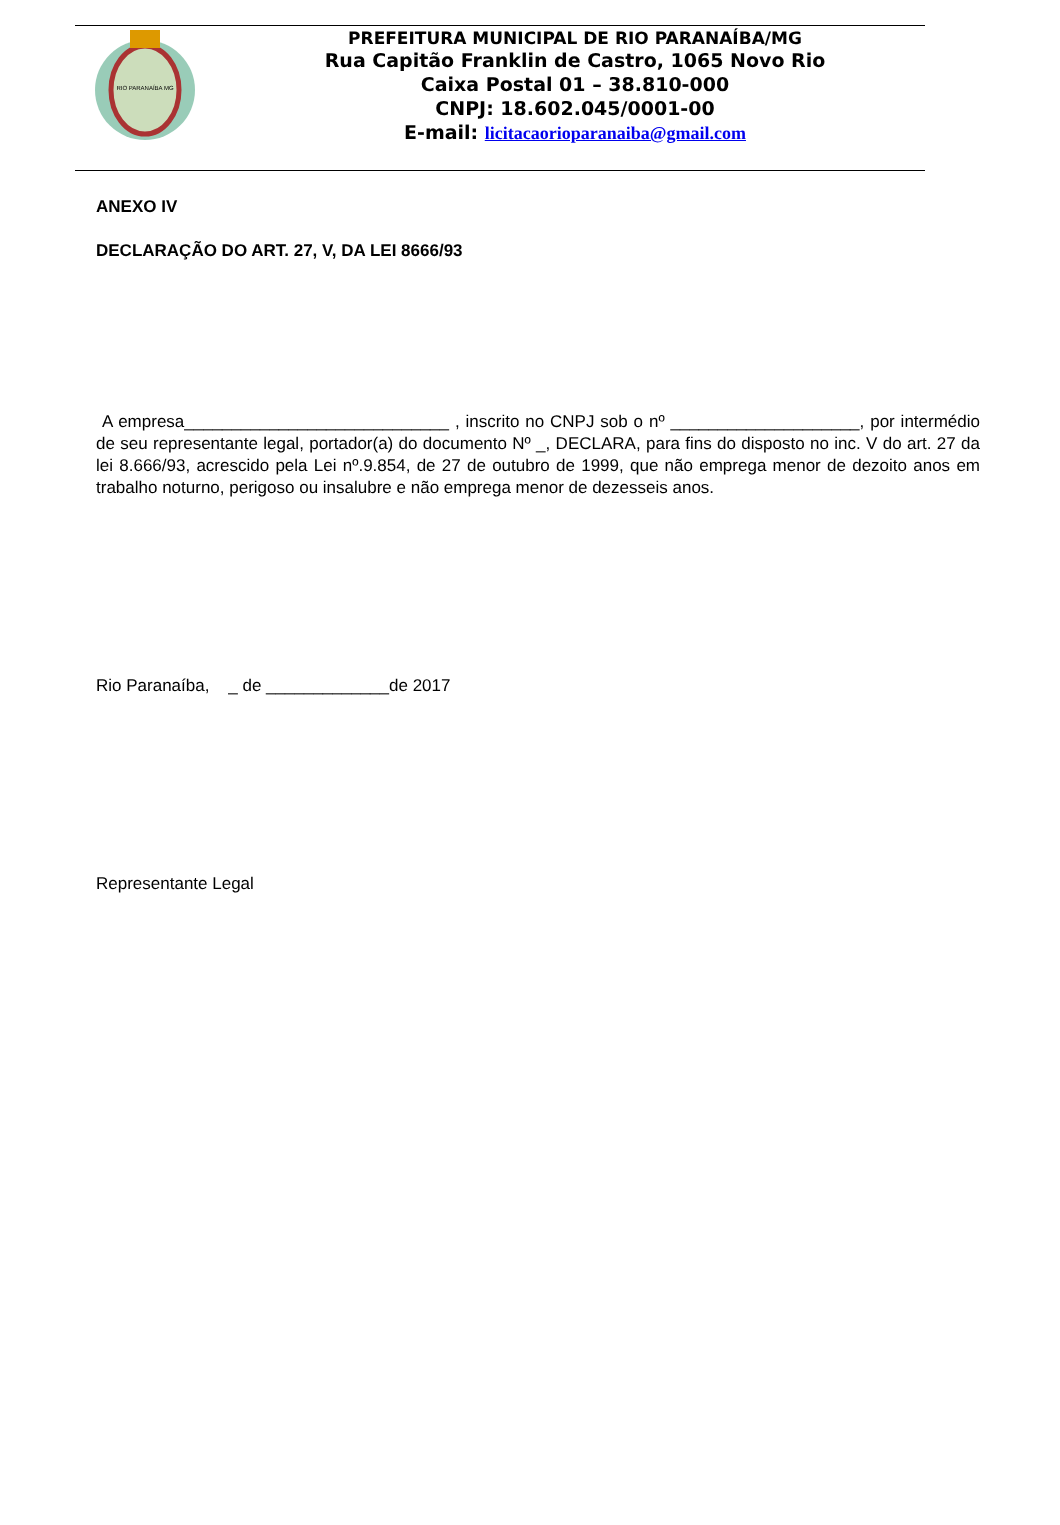RIO PARANAÍBA MG
PREFEITURA MUNICIPAL DE RIO PARANAÍBA/MG
Rua Capitão Franklin de Castro, 1065 Novo Rio
Caixa Postal 01 – 38.810-000
CNPJ: 18.602.045/0001-00
E-mail: licitacaorioparanaiba@gmail.com
ANEXO IV
DECLARAÇÃO DO ART. 27, V, DA LEI 8666/93
A empresa____________________________ , inscrito no CNPJ sob o nº ____________________, por intermédio de seu representante legal, portador(a) do documento Nº _, DECLARA, para fins do disposto no inc. V do art. 27 da lei 8.666/93, acrescido pela Lei nº.9.854, de 27 de outubro de 1999, que não emprega menor de dezoito anos em trabalho noturno, perigoso ou insalubre e não emprega menor de dezesseis anos.
Rio Paranaíba, _ de _____________de 2017
Representante Legal